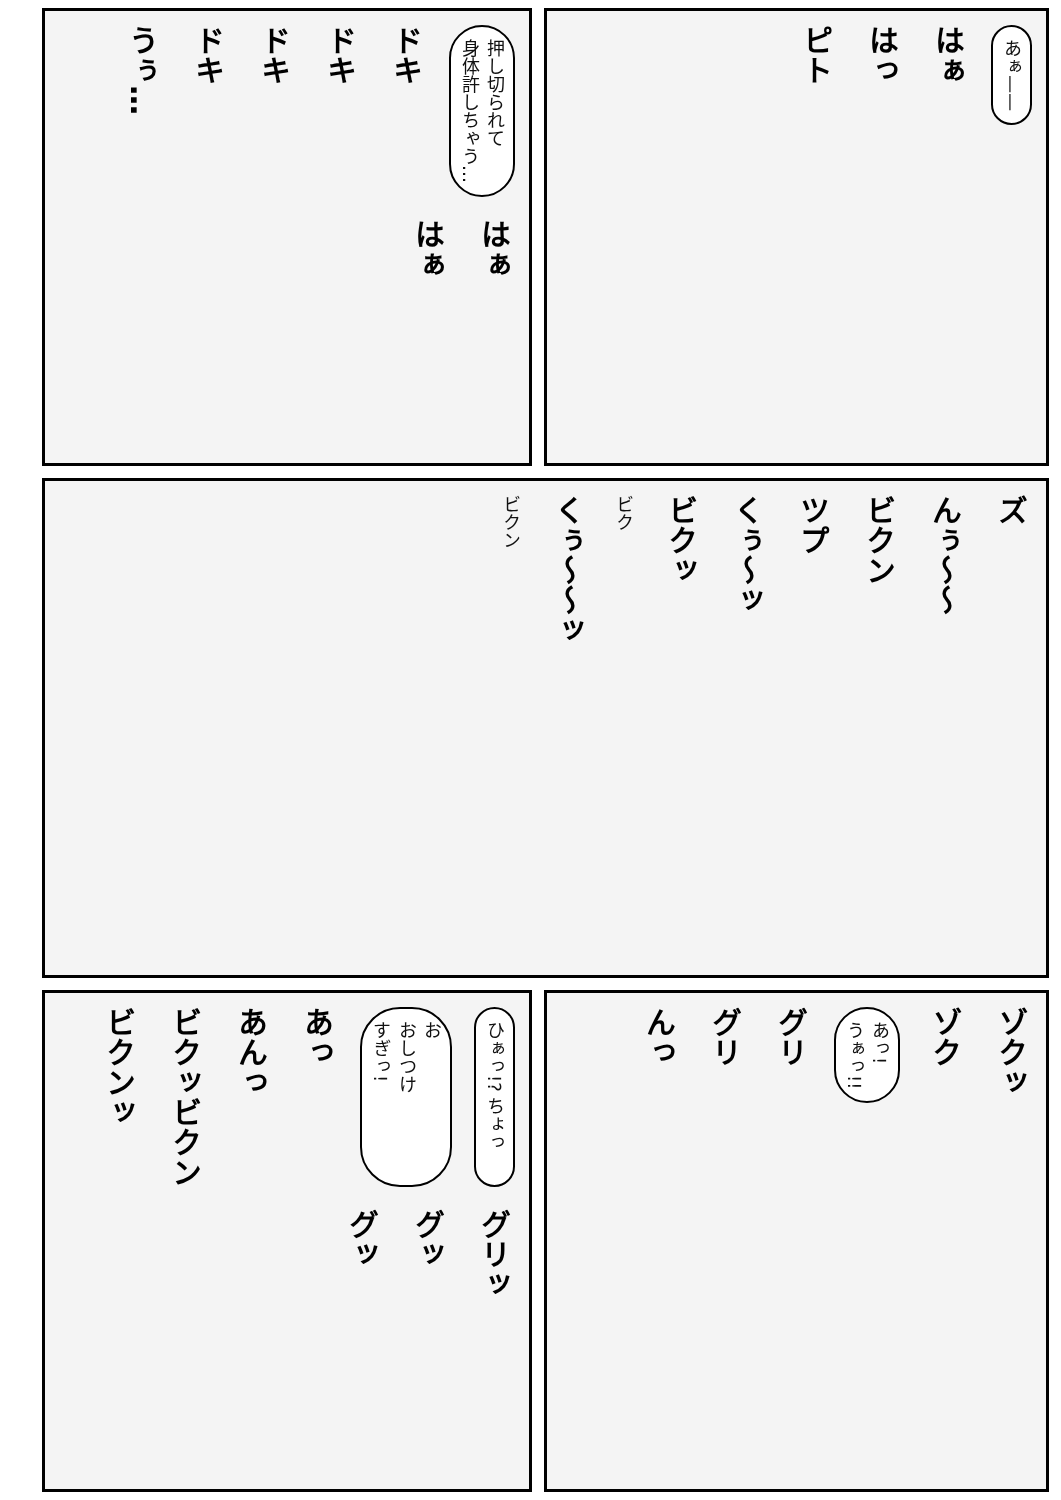押し切られて
身体許しちゃう…
ドキ
ドキ
ドキ
ドキ
うぅ…
はぁ
はぁ
あぁ——
はぁ
はっ
ピト
ズ
んぅ〜〜
ビクン
ツプ
くぅ〜ッ
ビクッ
ビク
くぅ〜〜ッ
ビクン
ひぁっ!? ちょっ
お
おしつけ
すぎっ!
あっ
あんっ
ビクッビクン
ビクンッ
グリッ
グッ
グッ
ゾクッ
ゾク
あっ!
うぁっ!!
グリ
グリ
んっ